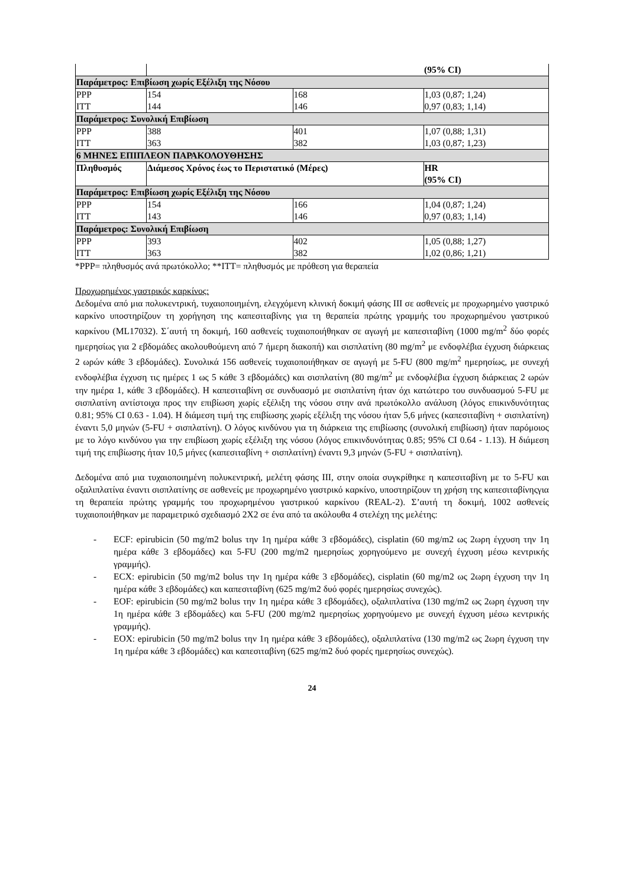| | | | (95% CI) |
| Παράμετρος: Επιβίωση χωρίς Εξέλιξη της Νόσου | | | |
| PPP | 154 | 168 | 1,03 (0,87; 1,24) |
| ITT | 144 | 146 | 0,97 (0,83; 1,14) |
| Παράμετρος: Συνολική Επιβίωση | | | |
| PPP | 388 | 401 | 1,07 (0,88; 1,31) |
| ITT | 363 | 382 | 1,03 (0,87; 1,23) |
| 6 ΜΗΝΕΣ ΕΠΙΠΛΕΟΝ ΠΑΡΑΚΟΛΟΥΘΗΣΗΣ | | | |
| Πληθυσμός | Διάμεσος Χρόνος έως το Περιστατικό (Μέρες) | | HR (95% CI) |
| Παράμετρος: Επιβίωση χωρίς Εξέλιξη της Νόσου | | | |
| PPP | 154 | 166 | 1,04 (0,87; 1,24) |
| ITT | 143 | 146 | 0,97 (0,83; 1,14) |
| Παράμετρος: Συνολική Επιβίωση | | | |
| PPP | 393 | 402 | 1,05 (0,88; 1,27) |
| ITT | 363 | 382 | 1,02 (0,86; 1,21) |
*PPP= πληθυσμός ανά πρωτόκολλο; **ITT= πληθυσμός με πρόθεση για θεραπεία
Προχωρημένος γαστρικός καρκίνος:
Δεδομένα από μια πολυκεντρική, τυχαιοποιημένη, ελεγχόμενη κλινική δοκιμή φάσης III σε ασθενείς με προχωρημένο γαστρικό καρκίνο υποστηρίζουν τη χορήγηση της καπεσιταβίνης για τη θεραπεία πρώτης γραμμής του προχωρημένου γαστρικού καρκίνου (ML17032). Σ΄αυτή τη δοκιμή, 160 ασθενείς τυχαιοποιήθηκαν σε αγωγή με καπεσιταβίνη (1000 mg/m<sup>2</sup> δύο φορές ημερησίως για 2 εβδομάδες ακολουθούμενη από 7 ήμερη διακοπή) και σισπλατίνη (80 mg/m<sup>2</sup> με ενδοφλέβια έγχυση διάρκειας 2 ωρών κάθε 3 εβδομάδες). Συνολικά 156 ασθενείς τυχαιοποιήθηκαν σε αγωγή με 5-FU (800 mg/m<sup>2</sup> ημερησίως, με συνεχή ενδοφλέβια έγχυση τις ημέρες 1 ως 5 κάθε 3 εβδομάδες) και σισπλατίνη (80 mg/m<sup>2</sup> με ενδοφλέβια έγχυση διάρκειας 2 ωρών την ημέρα 1, κάθε 3 εβδομάδες). Η καπεσιταβίνη σε συνδυασμό με σισπλατίνη ήταν όχι κατώτερο του συνδυασμού 5-FU με σισπλατίνη αντίστοιχα προς την επιβίωση χωρίς εξέλιξη της νόσου στην ανά πρωτόκολλο ανάλυση (λόγος επικινδυνότητας 0.81; 95% CI 0.63 - 1.04). Η διάμεση τιμή της επιβίωσης χωρίς εξέλιξη της νόσου ήταν 5,6 μήνες (καπεσιταβίνη + σισπλατίνη) έναντι 5,0 μηνών (5-FU + σισπλατίνη). Ο λόγος κινδύνου για τη διάρκεια της επιβίωσης (συνολική επιβίωση) ήταν παρόμοιος με το λόγο κινδύνου για την επιβίωση χωρίς εξέλιξη της νόσου (λόγος επικινδυνότητας 0.85; 95% CI 0.64 - 1.13). Η διάμεση τιμή της επιβίωσης ήταν 10,5 μήνες (καπεσιταβίνη + σισπλατίνη) έναντι 9,3 μηνών (5-FU + σισπλατίνη).
Δεδομένα από μια τυχαιοποιημένη πολυκεντρική, μελέτη φάσης III, στην οποία συγκρίθηκε η καπεσιταβίνη με το 5-FU και οξαλιπλατίνα έναντι σισπλατίνης σε ασθενείς με προχωρημένο γαστρικό καρκίνο, υποστηρίζουν τη χρήση της καπεσιταβίνηςγια τη θεραπεία πρώτης γραμμής του προχωρημένου γαστρικού καρκίνου (REAL-2). Σ’αυτή τη δοκιμή, 1002 ασθενείς τυχαιοποιήθηκαν με παραμετρικό σχεδιασμό 2Χ2 σε ένα από τα ακόλουθα 4 στελέχη της μελέτης:
- ECF: epirubicin (50 mg/m2 bolus την 1η ημέρα κάθε 3 εβδομάδες), cisplatin (60 mg/m2 ως 2ωρη έγχυση την 1η ημέρα κάθε 3 εβδομάδες) και 5-FU (200 mg/m2 ημερησίως χορηγούμενο με συνεχή έγχυση μέσω κεντρικής γραμμής).
- ECX: epirubicin (50 mg/m2 bolus την 1η ημέρα κάθε 3 εβδομάδες), cisplatin (60 mg/m2 ως 2ωρη έγχυση την 1η ημέρα κάθε 3 εβδομάδες) και καπεσιταβίνη (625 mg/m2 δυό φορές ημερησίως συνεχώς).
- EOF: epirubicin (50 mg/m2 bolus την 1η ημέρα κάθε 3 εβδομάδες), οξαλιπλατίνα (130 mg/m2 ως 2ωρη έγχυση την 1η ημέρα κάθε 3 εβδομάδες) και 5-FU (200 mg/m2 ημερησίως χορηγούμενο με συνεχή έγχυση μέσω κεντρικής γραμμής).
- EOX: epirubicin (50 mg/m2 bolus την 1η ημέρα κάθε 3 εβδομάδες), οξαλιπλατίνα (130 mg/m2 ως 2ωρη έγχυση την 1η ημέρα κάθε 3 εβδομάδες) και καπεσιταβίνη (625 mg/m2 δυό φορές ημερησίως συνεχώς).
24